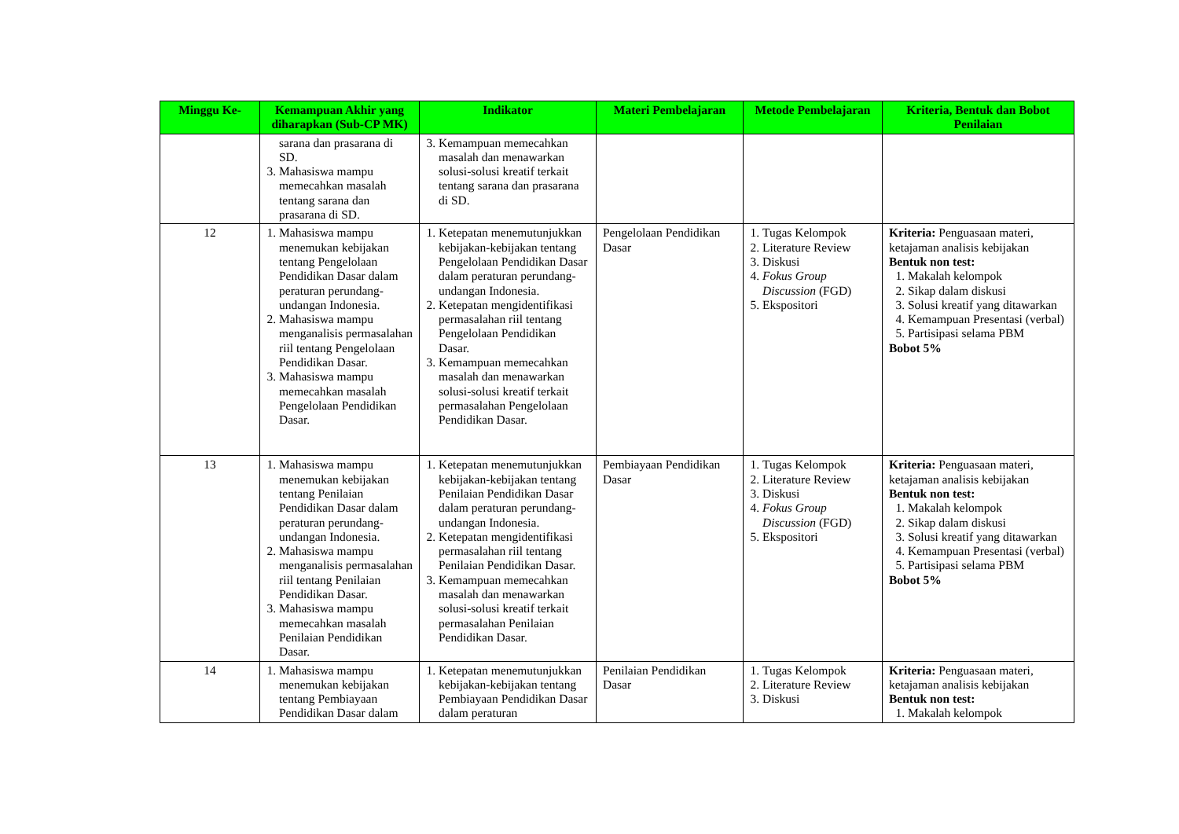| Minggu Ke- | Kemampuan Akhir yang diharapkan (Sub-CP MK) | Indikator | Materi Pembelajaran | Metode Pembelajaran | Kriteria, Bentuk dan Bobot Penilaian |
| --- | --- | --- | --- | --- | --- |
| | sarana dan prasarana di SD. 3. Mahasiswa mampu memecahkan masalah tentang sarana dan prasarana di SD. | 3. Kemampuan memecahkan masalah dan menawarkan solusi-solusi kreatif terkait tentang sarana dan prasarana di SD. | | | |
| 12 | 1. Mahasiswa mampu menemukan kebijakan tentang Pengelolaan Pendidikan Dasar dalam peraturan perundang-undangan Indonesia. 2. Mahasiswa mampu menganalisis permasalahan riil tentang Pengelolaan Pendidikan Dasar. 3. Mahasiswa mampu memecahkan masalah Pengelolaan Pendidikan Dasar. | 1. Ketepatan menemutunjukkan kebijakan-kebijakan tentang Pengelolaan Pendidikan Dasar dalam peraturan perundang-undangan Indonesia. 2. Ketepatan mengidentifikasi permasalahan riil tentang Pengelolaan Pendidikan Dasar. 3. Kemampuan memecahkan masalah dan menawarkan solusi-solusi kreatif terkait permasalahan Pengelolaan Pendidikan Dasar. | Pengelolaan Pendidikan Dasar | 1. Tugas Kelompok 2. Literature Review 3. Diskusi 4. Fokus Group Discussion (FGD) 5. Ekspositori | Kriteria: Penguasaan materi, ketajaman analisis kebijakan Bentuk non test: 1. Makalah kelompok 2. Sikap dalam diskusi 3. Solusi kreatif yang ditawarkan 4. Kemampuan Presentasi (verbal) 5. Partisipasi selama PBM Bobot 5% |
| 13 | 1. Mahasiswa mampu menemukan kebijakan tentang Penilaian Pendidikan Dasar dalam peraturan perundang-undangan Indonesia. 2. Mahasiswa mampu menganalisis permasalahan riil tentang Penilaian Pendidikan Dasar. 3. Mahasiswa mampu memecahkan masalah Penilaian Pendidikan Dasar. | 1. Ketepatan menemutunjukkan kebijakan-kebijakan tentang Penilaian Pendidikan Dasar dalam peraturan perundang-undangan Indonesia. 2. Ketepatan mengidentifikasi permasalahan riil tentang Penilaian Pendidikan Dasar. 3. Kemampuan memecahkan masalah dan menawarkan solusi-solusi kreatif terkait permasalahan Penilaian Pendidikan Dasar. | Pembiayaan Pendidikan Dasar | 1. Tugas Kelompok 2. Literature Review 3. Diskusi 4. Fokus Group Discussion (FGD) 5. Ekspositori | Kriteria: Penguasaan materi, ketajaman analisis kebijakan Bentuk non test: 1. Makalah kelompok 2. Sikap dalam diskusi 3. Solusi kreatif yang ditawarkan 4. Kemampuan Presentasi (verbal) 5. Partisipasi selama PBM Bobot 5% |
| 14 | 1. Mahasiswa mampu menemukan kebijakan tentang Pembiayaan Pendidikan Dasar dalam | 1. Ketepatan menemutunjukkan kebijakan-kebijakan tentang Pembiayaan Pendidikan Dasar dalam peraturan | Penilaian Pendidikan Dasar | 1. Tugas Kelompok 2. Literature Review 3. Diskusi | Kriteria: Penguasaan materi, ketajaman analisis kebijakan Bentuk non test: 1. Makalah kelompok |